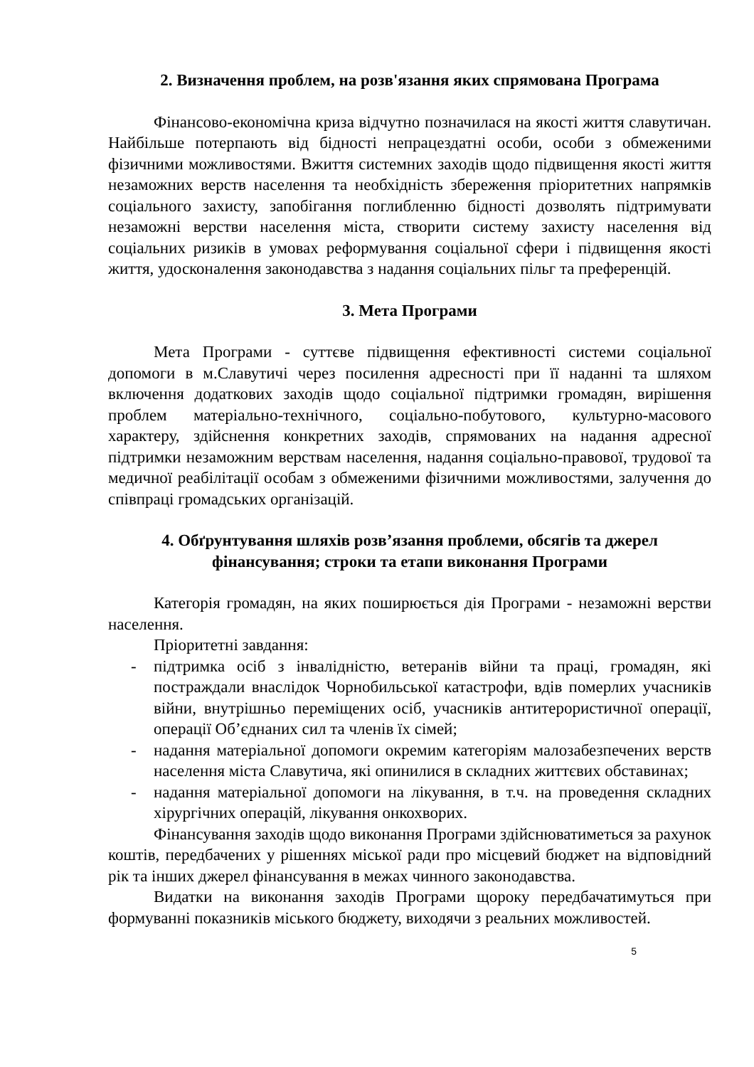2. Визначення проблем, на розв'язання яких спрямована Програма
Фінансово-економічна криза відчутно позначилася на якості життя славутичан. Найбільше потерпають від бідності непрацездатні особи, особи з обмеженими фізичними можливостями. Вжиття системних заходів щодо підвищення якості життя незаможних верств населення та необхідність збереження пріоритетних напрямків соціального захисту, запобігання поглибленню бідності дозволять підтримувати незаможні верстви населення міста, створити систему захисту населення від соціальних ризиків в умовах реформування соціальної сфери і підвищення якості життя, удосконалення законодавства з надання соціальних пільг та преференцій.
3. Мета Програми
Мета Програми - суттєве підвищення ефективності системи соціальної допомоги в м.Славутичі через посилення адресності при її наданні та шляхом включення додаткових заходів щодо соціальної підтримки громадян, вирішення проблем матеріально-технічного, соціально-побутового, культурно-масового характеру, здійснення конкретних заходів, спрямованих на надання адресної підтримки незаможним верствам населення, надання соціально-правової, трудової та медичної реабілітації особам з обмеженими фізичними можливостями, залучення до співпраці громадських організацій.
4. Обґрунтування шляхів розв’язання проблеми, обсягів та джерел фінансування; строки та етапи виконання Програми
Категорія громадян, на яких поширюється дія Програми - незаможні верстви населення.
Пріоритетні завдання:
- підтримка осіб з інвалідністю, ветеранів війни та праці, громадян, які постраждали внаслідок Чорнобильської катастрофи, вдів померлих учасників війни, внутрішньо переміщених осіб, учасників антитерористичної операції, операції Об’єднаних сил та членів їх сімей;
- надання матеріальної допомоги окремим категоріям малозабезпечених верств населення міста Славутича, які опинилися в складних життєвих обставинах;
- надання матеріальної допомоги на лікування, в т.ч. на проведення складних хірургічних операцій, лікування онкохворих.
Фінансування заходів щодо виконання Програми здійснюватиметься за рахунок коштів, передбачених у рішеннях міської ради про місцевий бюджет на відповідний рік та інших джерел фінансування в межах чинного законодавства.
Видатки на виконання заходів Програми щороку передбачатимуться при формуванні показників міського бюджету, виходячи з реальних можливостей.
5